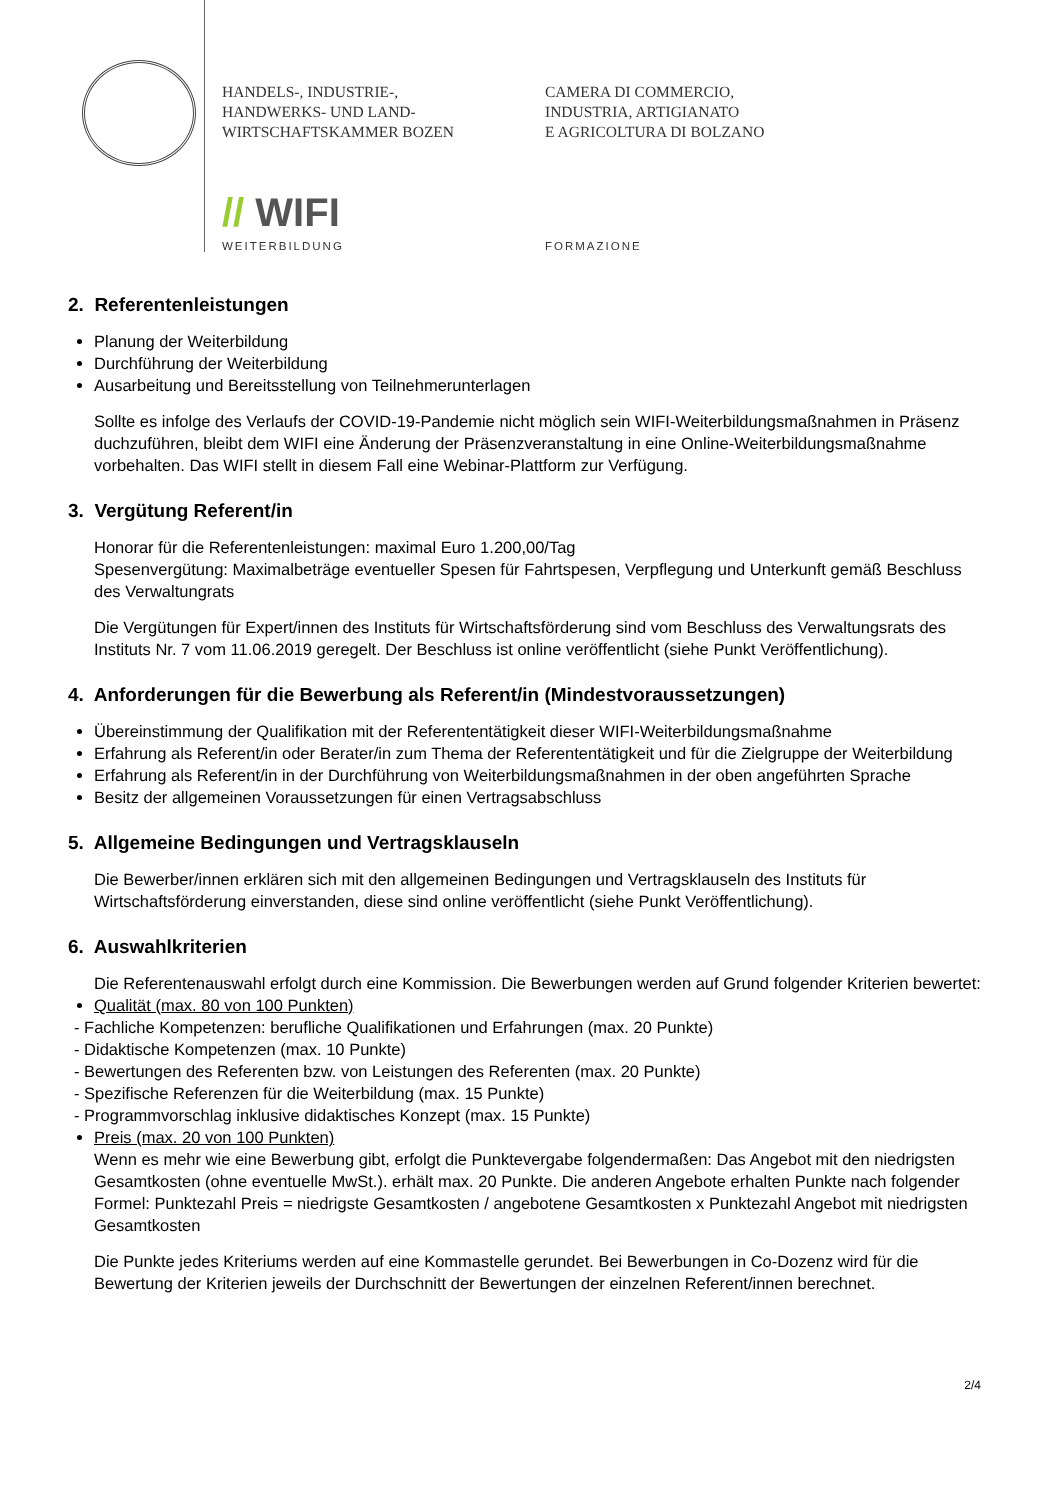HANDELS-, INDUSTRIE-,
HANDWERKS- UND LAND-
WIRTSCHAFTSKAMMER BOZEN
CAMERA DI COMMERCIO,
INDUSTRIA, ARTIGIANATO
E AGRICOLTURA DI BOLZANO
// WIFI
WEITERBILDUNG FORMAZIONE
2. Referentenleistungen
Planung der Weiterbildung
Durchführung der Weiterbildung
Ausarbeitung und Bereitsstellung von Teilnehmerunterlagen
Sollte es infolge des Verlaufs der COVID-19-Pandemie nicht möglich sein WIFI-Weiterbildungsmaßnahmen in Präsenz duchzuführen, bleibt dem WIFI eine Änderung der Präsenzveranstaltung in eine Online-Weiterbildungsmaßnahme vorbehalten. Das WIFI stellt in diesem Fall eine Webinar-Plattform zur Verfügung.
3. Vergütung Referent/in
Honorar für die Referentenleistungen: maximal Euro 1.200,00/Tag
Spesenvergütung: Maximalbeträge eventueller Spesen für Fahrtspesen, Verpflegung und Unterkunft gemäß Beschluss des Verwaltungrats
Die Vergütungen für Expert/innen des Instituts für Wirtschaftsförderung sind vom Beschluss des Verwaltungsrats des Instituts Nr. 7 vom 11.06.2019 geregelt. Der Beschluss ist online veröffentlicht (siehe Punkt Veröffentlichung).
4. Anforderungen für die Bewerbung als Referent/in (Mindestvoraussetzungen)
Übereinstimmung der Qualifikation mit der Referententätigkeit dieser WIFI-Weiterbildungsmaßnahme
Erfahrung als Referent/in oder Berater/in zum Thema der Referententätigkeit und für die Zielgruppe der Weiterbildung
Erfahrung als Referent/in in der Durchführung von Weiterbildungsmaßnahmen in der oben angeführten Sprache
Besitz der allgemeinen Voraussetzungen für einen Vertragsabschluss
5. Allgemeine Bedingungen und Vertragsklauseln
Die Bewerber/innen erklären sich mit den allgemeinen Bedingungen und Vertragsklauseln des Instituts für Wirtschaftsförderung einverstanden, diese sind online veröffentlicht (siehe Punkt Veröffentlichung).
6. Auswahlkriterien
Die Referentenauswahl erfolgt durch eine Kommission. Die Bewerbungen werden auf Grund folgender Kriterien bewertet:
Qualität (max. 80 von 100 Punkten)
- Fachliche Kompetenzen: berufliche Qualifikationen und Erfahrungen (max. 20 Punkte)
- Didaktische Kompetenzen (max. 10 Punkte)
- Bewertungen des Referenten bzw. von Leistungen des Referenten (max. 20 Punkte)
- Spezifische Referenzen für die Weiterbildung (max. 15 Punkte)
- Programmvorschlag inklusive didaktisches Konzept (max. 15 Punkte)
Preis (max. 20 von 100 Punkten)
Wenn es mehr wie eine Bewerbung gibt, erfolgt die Punktevergabe folgendermaßen: Das Angebot mit den niedrigsten Gesamtkosten (ohne eventuelle MwSt.). erhält max. 20 Punkte. Die anderen Angebote erhalten Punkte nach folgender Formel: Punktezahl Preis = niedrigste Gesamtkosten / angebotene Gesamtkosten x Punktezahl Angebot mit niedrigsten Gesamtkosten
Die Punkte jedes Kriteriums werden auf eine Kommastelle gerundet. Bei Bewerbungen in Co-Dozenz wird für die Bewertung der Kriterien jeweils der Durchschnitt der Bewertungen der einzelnen Referent/innen berechnet.
2/4